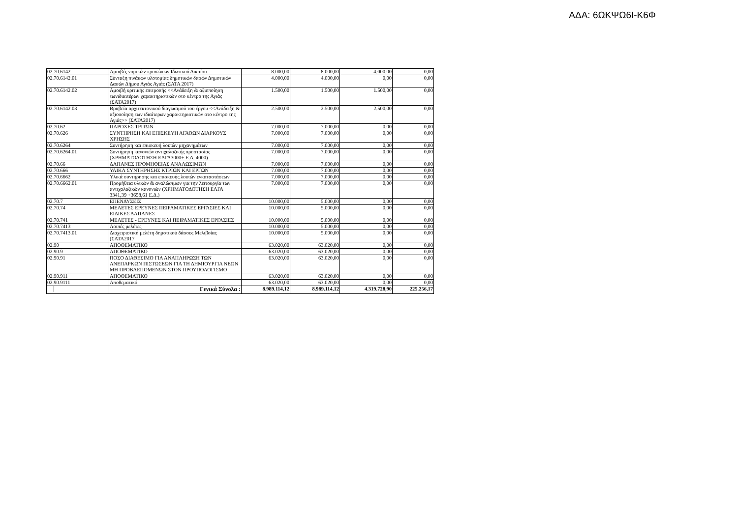ΑΔΑ: 6ΩΚΨΩ6Ι-Κ6Φ
| 02.70.6142 | Αμοιβές νομικών προσώπων Ιδωτικού Δικαίου | 8.000,00 | 8.000,00 | 4.000,00 | 0,00 |
| 02.70.6142.01 | Σύνταξη πινάκων υλοτομίας δημοτικών δασών Δημοτικών Δασών Δήμου Αγιάς Αγιάς (ΣΑΤΑ 2017) | 4.000,00 | 4.000,00 | 0,00 | 0,00 |
| 02.70.6142.02 | Αμοιβή κριτικής επιτροπής <<Ανάδειξη & αξιοποίηση τωνιδιαιτέρων χαρακτηριστικών στο κέντρο της Αγιάς (ΣΑΤΑ2017) | 1.500,00 | 1.500,00 | 1.500,00 | 0,00 |
| 02.70.6142.03 | Βραβεία αρχιτεκτονικού διαγωσιμού του έργου <<Ανάδειξη & αξιοποίηση των ιδιαίτερων χαρακτηριστικών στο κέντρο της Αγιάς>> (ΣΑΤΑ2017) | 2.500,00 | 2.500,00 | 2.500,00 | 0,00 |
| 02.70.62 | ΠΑΡΟΧΕΣ ΤΡΙΤΩΝ | 7.000,00 | 7.000,00 | 0,00 | 0,00 |
| 02.70.626 | ΣΥΝΤΗΡΗΣΗ ΚΑΙ ΕΠΙΣΚΕΥΗ ΑΓΑΘΩΝ ΔΙΑΡΚΟΥΣ ΧΡΗΣΗΣ | 7.000,00 | 7.000,00 | 0,00 | 0,00 |
| 02.70.6264 | Συντήρηση και επισκευή λοιπών μηχανημάτων | 7.000,00 | 7.000,00 | 0,00 | 0,00 |
| 02.70.6264.01 | Συντήρηση κανονιών αντιχαλαζικής προστασίας (ΧΡΗΜΑΤΟΔΟΤΗΣΗ ΕΛΓΑ3000+ Ε.Δ. 4000) | 7.000,00 | 7.000,00 | 0,00 | 0,00 |
| 02.70.66 | ΔΑΠΑΝΕΣ ΠΡΟΜΗΘΕΙΑΣ ΑΝΑΛΩΣΙΜΩΝ | 7.000,00 | 7.000,00 | 0,00 | 0,00 |
| 02.70.666 | ΥΛΙΚΑ ΣΥΝΤΗΡΗΣΗΣ ΚΤΡΙΩΝ ΚΑΙ ΕΡΓΩΝ | 7.000,00 | 7.000,00 | 0,00 | 0,00 |
| 02.70.6662 | Υλικά συντήρησης και επισκευής λοιπών εγκαταστάσεων | 7.000,00 | 7.000,00 | 0,00 | 0,00 |
| 02.70.6662.01 | Προμήθεια υλικών & αναλώσιμων για την λειτουργία των αντιχαλαζικών κανονιών (ΧΡΗΜΑΤΟΔΟΤΗΣΗ ΕΛΓΑ 3341,39 +3658,61 Ε.Δ.) | 7.000,00 | 7.000,00 | 0,00 | 0,00 |
| 02.70.7 | ΕΠΕΝΔΥΣΕΙΣ | 10.000,00 | 5.000,00 | 0,00 | 0,00 |
| 02.70.74 | ΜΕΛΕΤΕΣ ΕΡΕΥΝΕΣ ΠΕΙΡΑΜΑΤΙΚΕΣ ΕΡΓΑΣΙΕΣ ΚΑΙ ΕΙΔΙΚΕΣ ΔΑΠΑΝΕΣ | 10.000,00 | 5.000,00 | 0,00 | 0,00 |
| 02.70.741 | ΜΕΛΕΤΕΣ - ΕΡΕΥΝΕΣ ΚΑΙ ΠΕΙΡΑΜΑΤΙΚΕΣ ΕΡΓΑΣΙΕΣ | 10.000,00 | 5.000,00 | 0,00 | 0,00 |
| 02.70.7413 | Λοιπές μελέτες | 10.000,00 | 5.000,00 | 0,00 | 0,00 |
| 02.70.7413.01 | Διαχειριστική μελέτη δημοτικού δάσους Μελιβοίας (ΣΑΤΑ2017 | 10.000,00 | 5.000,00 | 0,00 | 0,00 |
| 02.90 | ΑΠΟΘΕΜΑΤΙΚΟ | 63.020,00 | 63.020,00 | 0,00 | 0,00 |
| 02.90.9 | ΑΠΟΘΕΜΑΤΙΚΟ | 63.020,00 | 63.020,00 | 0,00 | 0,00 |
| 02.90.91 | ΠΟΣΟ ΔΙΑΘΕΣΙΜΟ ΓΙΑ ΑΝΑΠΛΗΡΩΣΗ ΤΩΝ ΑΝΕΠΑΡΚΩΝ ΠΙΣΤΩΣΕΩΝ ΓΙΑ ΤΗ ΔΗΜΙΟΥΡΓΙΑ ΝΕΩΝ ΜΗ ΠΡΟΒΛΕΠΟΜΕΝΩΝ ΣΤΟΝ ΠΡΟΥΠΟΛΟΓΙΣΜΟ | 63.020,00 | 63.020,00 | 0,00 | 0,00 |
| 02.90.911 | ΑΠΟΘΕΜΑΤΙΚΟ | 63.020,00 | 63.020,00 | 0,00 | 0,00 |
| 02.90.9111 | Αποθεματικό | 63.020,00 | 63.020,00 | 0,00 | 0,00 |
| | Γενικά Σύνολα : | 8.989.114,12 | 8.989.114,12 | 4.319.728,90 | 225.256,17 |